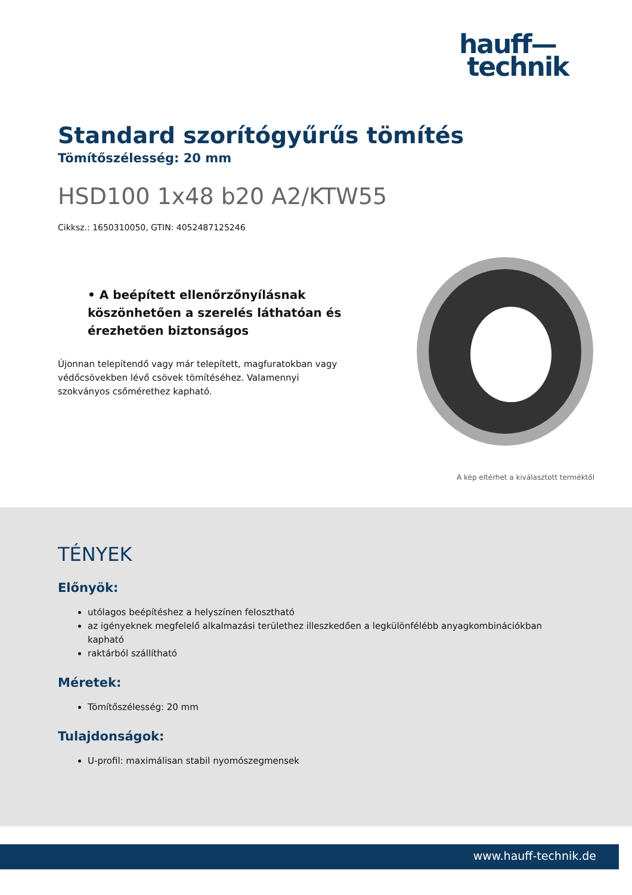hauff—
technik
Standard szorítógyűrűs tömítés
Tömítőszélesség: 20 mm
HSD100 1x48 b20 A2/KTW55
Cikksz.: 1650310050, GTIN: 4052487125246
• A beépített ellenőrzőnyílásnak köszönhetően a szerelés láthatóan és érezhetően biztonságos
Újonnan telepítendő vagy már telepített, magfuratokban vagy védőcsövekben lévő csövek tömítéséhez. Valamennyi szokványos csőmérethez kapható.
A kép eltérhet a kiválasztott terméktől
TÉNYEK
Előnyök:
utólagos beépítéshez a helyszínen felosztható
az igényeknek megfelelő alkalmazási területhez illeszkedően a legkülönfélébb anyagkombinációkban kapható
raktárból szállítható
Méretek:
Tömítőszélesség: 20 mm
Tulajdonságok:
U-profil: maximálisan stabil nyomószegmensek
www.hauff-technik.de